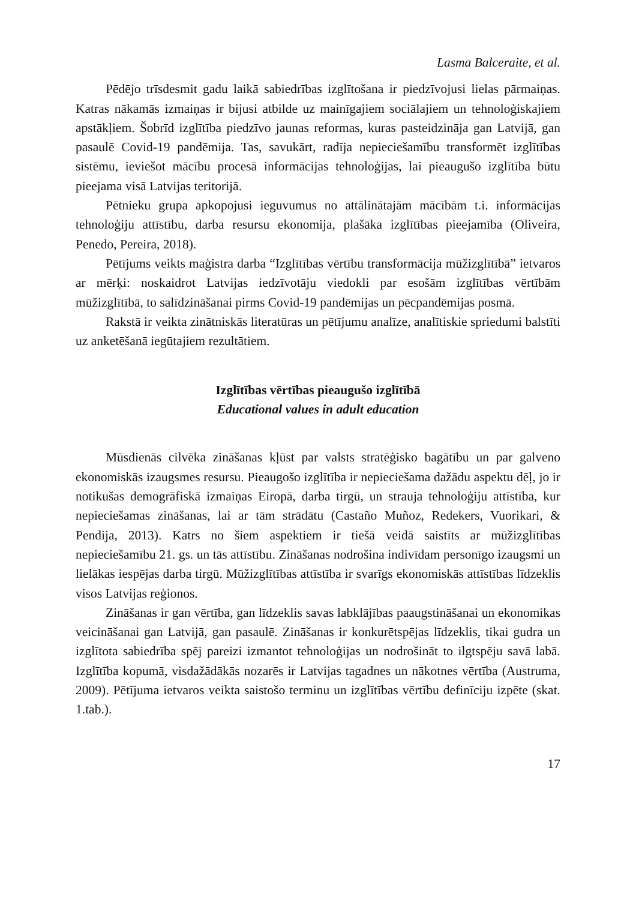Lasma Balceraite, et al.
Pēdējo trīsdesmit gadu laikā sabiedrības izglītošana ir piedzīvojusi lielas pārmaiņas. Katras nākamās izmaiņas ir bijusi atbilde uz mainīgajiem sociālajiem un tehnoloģiskajiem apstākļiem. Šobrīd izglītība piedzīvo jaunas reformas, kuras pasteidzināja gan Latvijā, gan pasaulē Covid-19 pandēmija. Tas, savukārt, radīja nepieciešamību transformēt izglītības sistēmu, ieviešot mācību procesā informācijas tehnoloģijas, lai pieaugušo izglītība būtu pieejama visā Latvijas teritorijā.
Pētnieku grupa apkopojusi ieguvumus no attālinātajām mācībām t.i. informācijas tehnoloģiju attīstību, darba resursu ekonomija, plašāka izglītības pieejamība (Oliveira, Penedo, Pereira, 2018).
Pētījums veikts maģistra darba “Izglītības vērtību transformācija mūžizglītībā” ietvaros ar mērķi: noskaidrot Latvijas iedzīvotāju viedokli par esošām izglītības vērtībām mūžizglītībā, to salīdzināšanai pirms Covid-19 pandēmijas un pēcpandēmijas posmā.
Rakstā ir veikta zinātniskās literatūras un pētījumu analīze, analītiskie spriedumi balstīti uz anketēšanā iegūtajiem rezultātiem.
Izglītības vērtības pieaugušo izglītībā
Educational values in adult education
Mūsdienās cilvēka zināšanas kļūst par valsts stratēģisko bagātību un par galveno ekonomiskās izaugsmes resursu. Pieaugošo izglītība ir nepieciešama dažādu aspektu dēļ, jo ir notikušas demogrāfiskā izmaiņas Eiropā, darba tirgū, un strauja tehnoloģiju attīstība, kur nepieciešamas zināšanas, lai ar tām strādātu (Castaño Muñoz, Redekers, Vuorikari, & Pendija, 2013). Katrs no šiem aspektiem ir tiešā veidā saistīts ar mūžizglītības nepieciešamību 21. gs. un tās attīstību. Zināšanas nodrošina indivīdam personīgo izaugsmi un lielākas iespējas darba tirgū. Mūžizglītības attīstība ir svarīgs ekonomiskās attīstības līdzeklis visos Latvijas reģionos.
Zināšanas ir gan vērtība, gan līdzeklis savas labklājības paaugstināšanai un ekonomikas veicināšanai gan Latvijā, gan pasaulē. Zināšanas ir konkurētspējas līdzeklis, tikai gudra un izglītota sabiedrība spēj pareizi izmantot tehnoloģijas un nodrošināt to ilgtspēju savā labā. Izglītība kopumā, visdažādākās nozarēs ir Latvijas tagadnes un nākotnes vērtība (Austruma, 2009). Pētījuma ietvaros veikta saistošo terminu un izglītības vērtību definīciju izpēte (skat. 1.tab.).
17